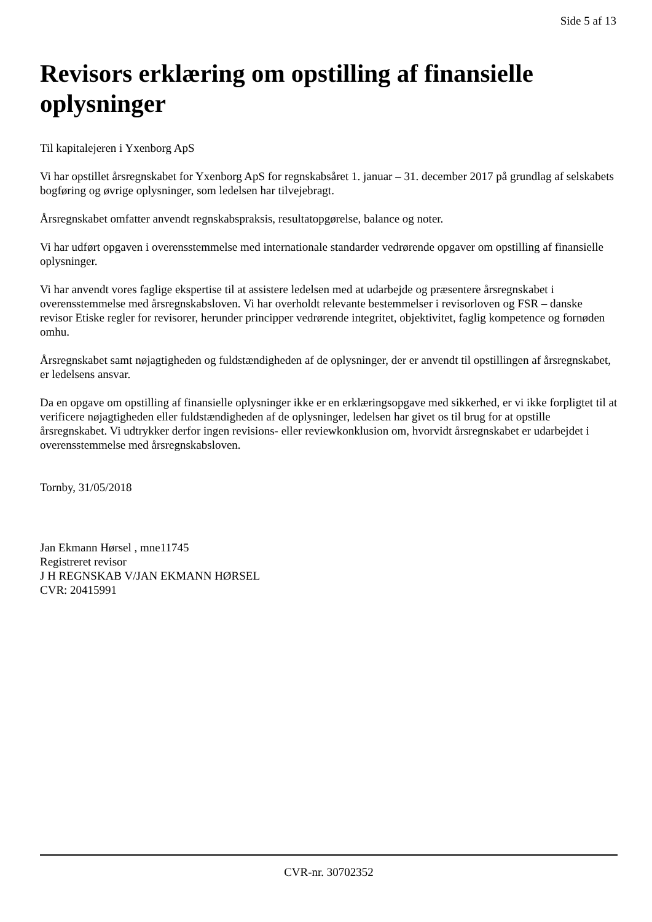Side 5 af 13
Revisors erklæring om opstilling af finansielle oplysninger
Til kapitalejeren i Yxenborg ApS
Vi har opstillet årsregnskabet for Yxenborg ApS for regnskabsåret 1. januar – 31. december 2017 på grundlag af selskabets bogføring og øvrige oplysninger, som ledelsen har tilvejebragt.
Årsregnskabet omfatter anvendt regnskabspraksis, resultatopgørelse, balance og noter.
Vi har udført opgaven i overensstemmelse med internationale standarder vedrørende opgaver om opstilling af finansielle oplysninger.
Vi har anvendt vores faglige ekspertise til at assistere ledelsen med at udarbejde og præsentere årsregnskabet i overensstemmelse med årsregnskabsloven. Vi har overholdt relevante bestemmelser i revisorloven og FSR – danske revisor Etiske regler for revisorer, herunder principper vedrørende integritet, objektivitet, faglig kompetence og fornøden omhu.
Årsregnskabet samt nøjagtigheden og fuldstændigheden af de oplysninger, der er anvendt til opstillingen af årsregnskabet, er ledelsens ansvar.
Da en opgave om opstilling af finansielle oplysninger ikke er en erklæringsopgave med sikkerhed, er vi ikke forpligtet til at verificere nøjagtigheden eller fuldstændigheden af de oplysninger, ledelsen har givet os til brug for at opstille årsregnskabet. Vi udtrykker derfor ingen revisions- eller reviewkonklusion om, hvorvidt årsregnskabet er udarbejdet i overensstemmelse med årsregnskabsloven.
Tornby, 31/05/2018
Jan Ekmann Hørsel , mne11745
Registreret revisor
J H REGNSKAB V/JAN EKMANN HØRSEL
CVR: 20415991
CVR-nr. 30702352